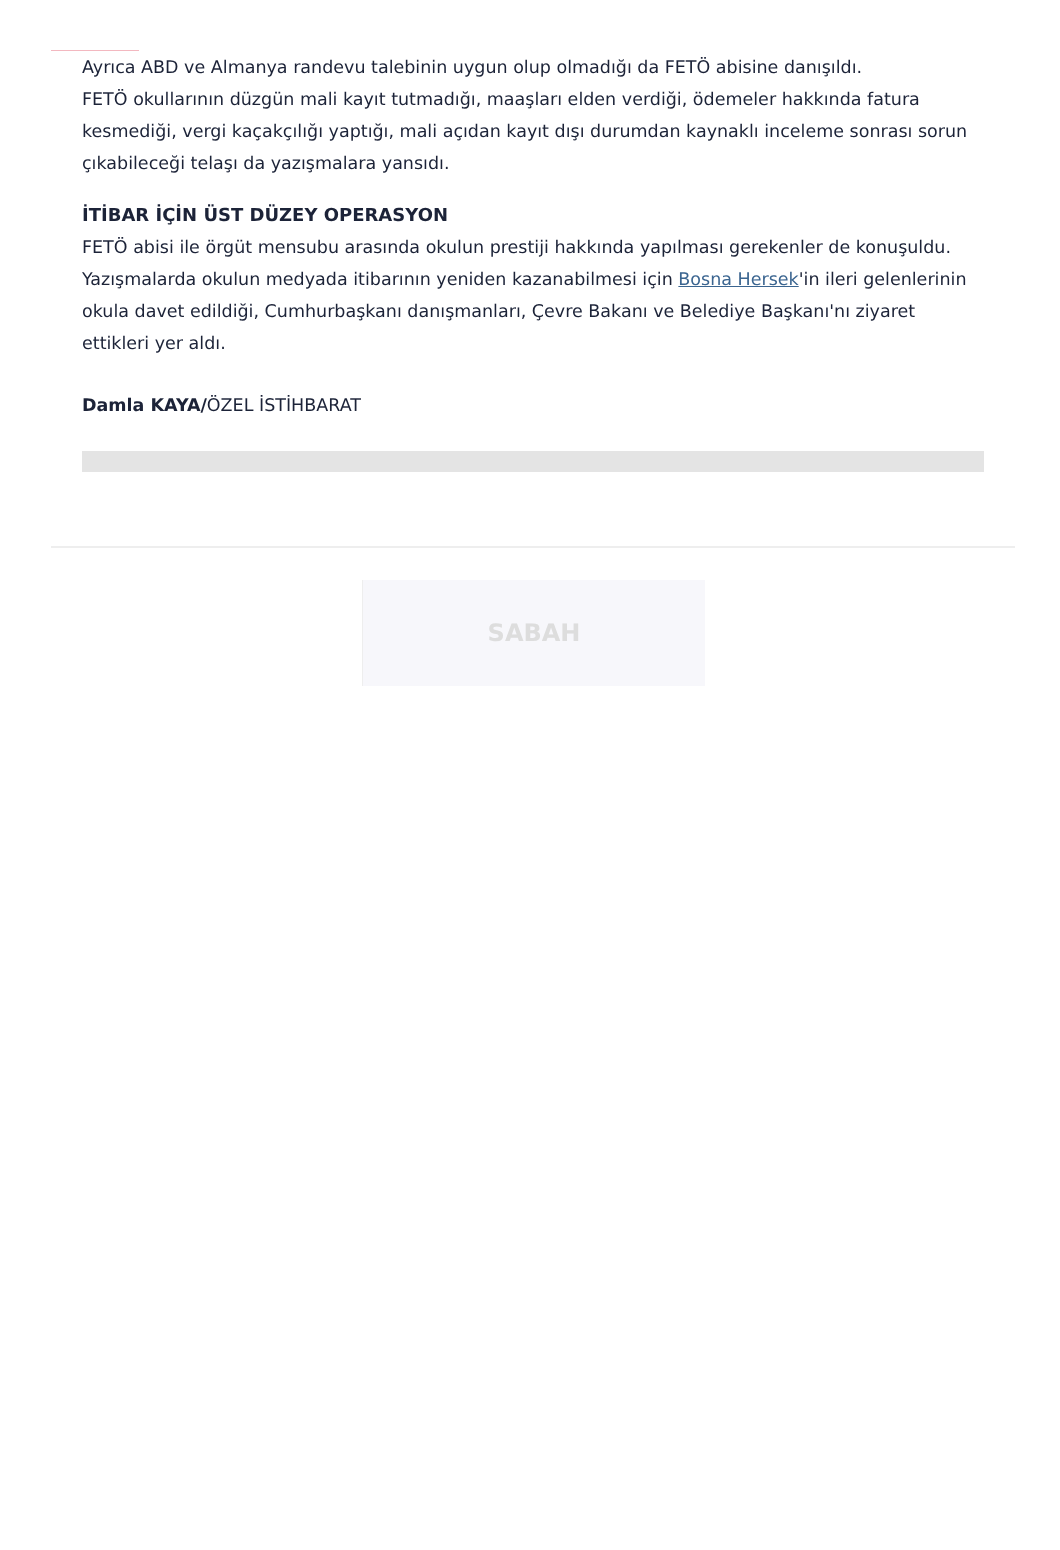Ayrıca ABD ve Almanya randevu talebinin uygun olup olmadığı da FETÖ abisine danışıldı.
FETÖ okullarının düzgün mali kayıt tutmadığı, maaşları elden verdiği, ödemeler hakkında fatura kesmediği, vergi kaçakçılığı yaptığı, mali açıdan kayıt dışı durumdan kaynaklı inceleme sonrası sorun çıkabileceği telaşı da yazışmalara yansıdı.
İTİBAR İÇİN ÜST DÜZEY OPERASYON
FETÖ abisi ile örgüt mensubu arasında okulun prestiji hakkında yapılması gerekenler de konuşuldu. Yazışmalarda okulun medyada itibarının yeniden kazanabilmesi için Bosna Hersek'in ileri gelenlerinin okula davet edildiği, Cumhurbaşkanı danışmanları, Çevre Bakanı ve Belediye Başkanı'nı ziyaret ettikleri yer aldı.
Damla KAYA/ÖZEL İSTİHBARAT
SABAH